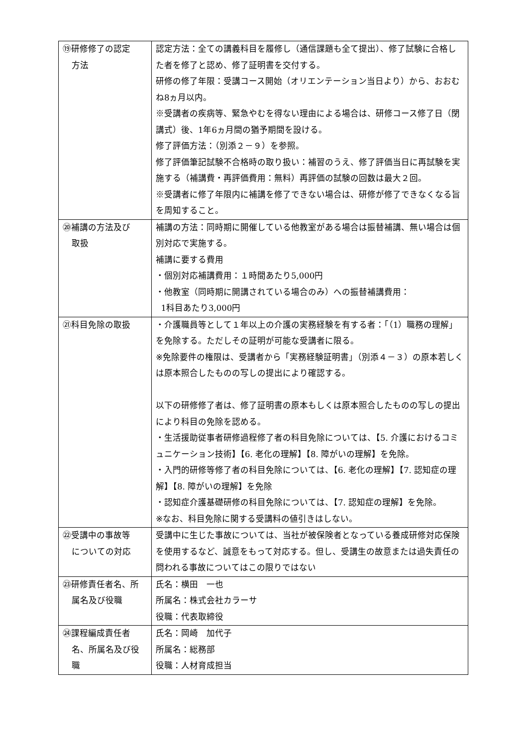| ⑲研修修了の認定 方法 | 認定方法：全ての講義科目を履修し（通信課題も全て提出）、修了試験に合格した者を修了と認め、修了証明書を交付する。 研修の修了年限：受講コース開始（オリエンテーション当日より）から、おおむね8ヵ月以内。 ※受講者の疾病等、緊急やむを得ない理由による場合は、研修コース修了日（閉講式）後、1年6ヵ月間の猶予期間を設ける。 修了評価方法：（別添２－９）を参照。 修了評価筆記試験不合格時の取り扱い：補習のうえ、修了評価当日に再試験を実施する（補講費・再評価費用：無料）再評価の試験の回数は最大２回。 ※受講者に修了年限内に補講を修了できない場合は、研修が修了できなくなる旨を周知すること。 |
| ⑳補講の方法及び 取扱 | 補講の方法：同時期に開催している他教室がある場合は振替補講、無い場合は個別対応で実施する。 補講に要する費用 ・個別対応補講費用：１時間あたり5,000円 ・他教室（同時期に開講されている場合のみ）への振替補講費用： 1科目あたり3,000円 |
| ㉑科目免除の取扱 | ・介護職員等として１年以上の介護の実務経験を有する者：「（1）職務の理解」を免除する。ただしその証明が可能な受講者に限る。 ※免除要件の権限は、受講者から「実務経験証明書」（別添４－３）の原本若しくは原本照合したものの写しの提出により確認する。 以下の研修修了者は、修了証明書の原本もしくは原本照合したものの写しの提出により科目の免除を認める。 ・生活援助従事者研修過程修了者の科目免除については、【5. 介護におけるコミュニケーション技術】【6. 老化の理解】【8. 障がいの理解】を免除。 ・入門的研修等修了者の科目免除については、【6. 老化の理解】【7. 認知症の理解】【8. 障がいの理解】を免除 ・認知症介護基礎研修の科目免除については、【7. 認知症の理解】を免除。 ※なお、科目免除に関する受講料の値引きはしない。 |
| ㉒受講中の事故等 についての対応 | 受講中に生じた事故については、当社が被保険者となっている養成研修対応保険を使用するなど、誠意をもって対応する。但し、受講生の故意または過失責任の問われる事故についてはこの限りではない |
| ㉓研修責任者名、所 属名及び役職 | 氏名：横田 一也 所属名：株式会社カラーサ 役職：代表取締役 |
| ㉔課程編成責任者 名、所属名及び役 職 | 氏名：岡崎 加代子 所属名：総務部 役職：人材育成担当 |